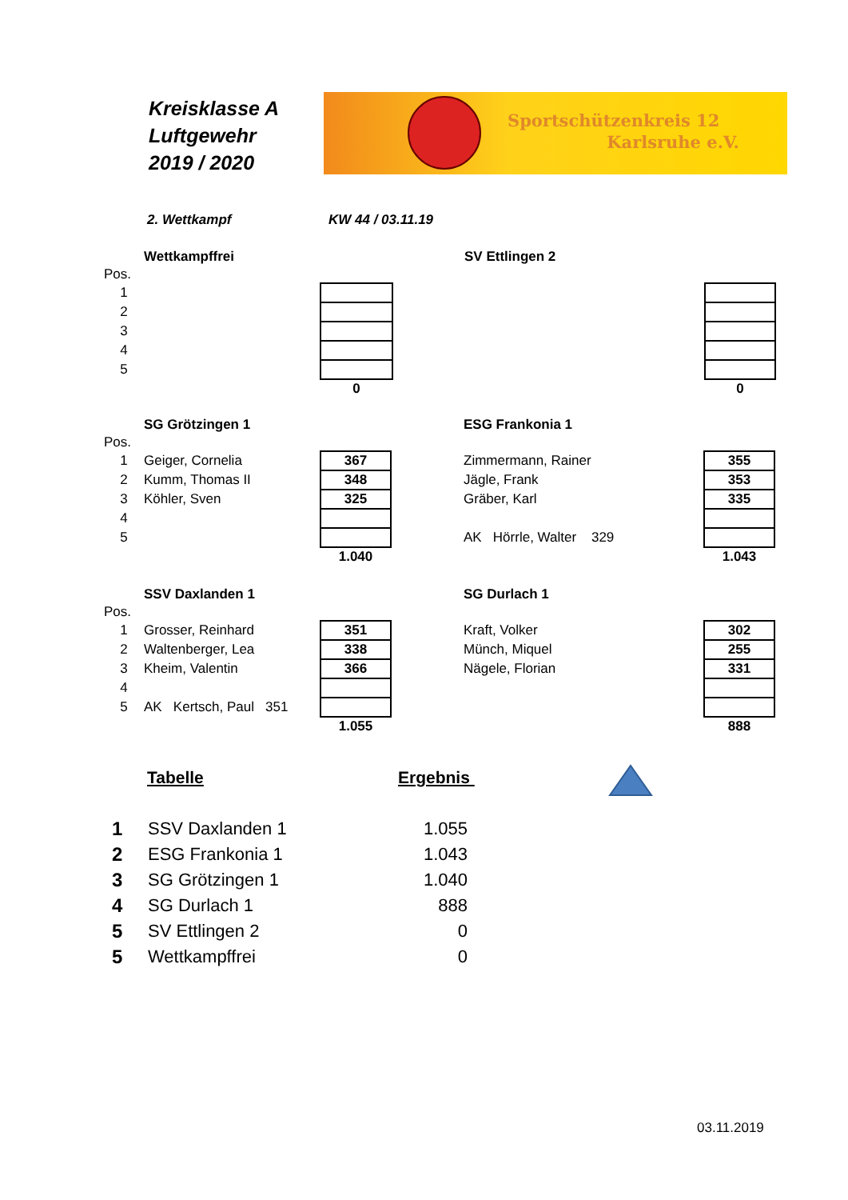Kreisklasse A
Luftgewehr
2019 / 2020
Sportschützenkreis 12
Karlsruhe e.V.
2. Wettkampf KW 44 / 03.11.19
| | Wettkampffrei | | | | SV Ettlingen 2 | | |
| Pos. | | | | | | | |
| 1 | | | | | | | |
| 2 | | | | | | | |
| 3 | | | | | | | |
| 4 | | | | | | | |
| 5 | | | | | | | |
| | | | 0 | | | | 0 |
| | SG Grötzingen 1 | | | ESG Frankonia 1 | |
| Pos. | | | | | |
| 1 | Geiger, Cornelia | 367 | | Zimmermann, Rainer | 355 |
| 2 | Kumm, Thomas II | 348 | | Jägle, Frank | 353 |
| 3 | Köhler, Sven | 325 | | Gräber, Karl | 335 |
| 4 | | | | | |
| 5 | | | | AK Hörrle, Walter 329 | |
| | | 1.040 | | | 1.043 |
| | SSV Daxlanden 1 | | | SG Durlach 1 | |
| Pos. | | | | | |
| 1 | Grosser, Reinhard | 351 | | Kraft, Volker | 302 |
| 2 | Waltenberger, Lea | 338 | | Münch, Miquel | 255 |
| 3 | Kheim, Valentin | 366 | | Nägele, Florian | 331 |
| 4 | | | | | |
| 5 | AK Kertsch, Paul 351 | | | | |
| | | 1.055 | | | 888 |
Tabelle Ergebnis
| 1 | SSV Daxlanden 1 | 1.055 |
| 2 | ESG Frankonia 1 | 1.043 |
| 3 | SG Grötzingen 1 | 1.040 |
| 4 | SG Durlach 1 | 888 |
| 5 | SV Ettlingen 2 | 0 |
| 5 | Wettkampffrei | 0 |
03.11.2019